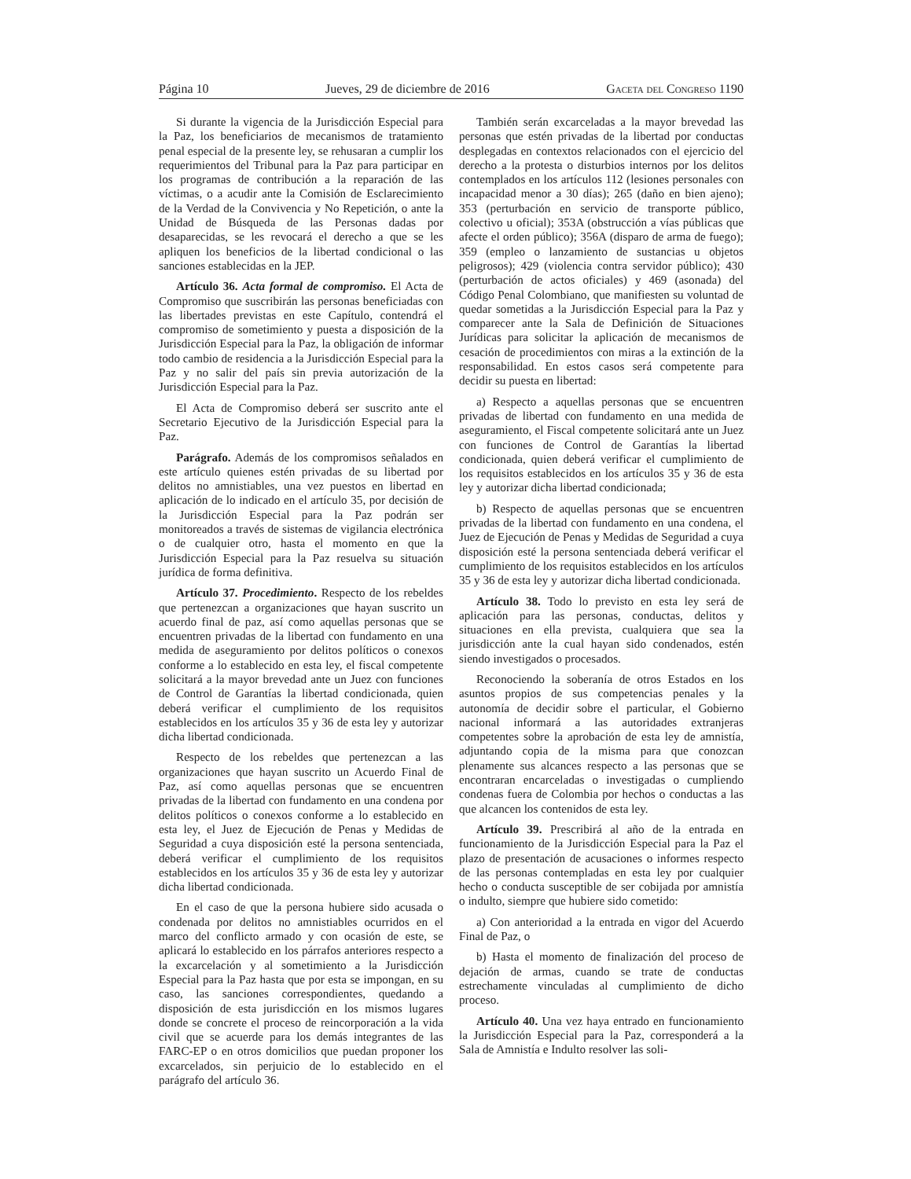Página 10 Jueves, 29 de diciembre de 2016 Gaceta del Congreso 1190
Si durante la vigencia de la Jurisdicción Especial para la Paz, los beneficiarios de mecanismos de tratamiento penal especial de la presente ley, se rehusaran a cumplir los requerimientos del Tribunal para la Paz para participar en los programas de contribución a la reparación de las víctimas, o a acudir ante la Comisión de Esclarecimiento de la Verdad de la Convivencia y No Repetición, o ante la Unidad de Búsqueda de las Personas dadas por desaparecidas, se les revocará el derecho a que se les apliquen los beneficios de la libertad condicional o las sanciones establecidas en la JEP.
Artículo 36. Acta formal de compromiso. El Acta de Compromiso que suscribirán las personas beneficiadas con las libertades previstas en este Capítulo, contendrá el compromiso de sometimiento y puesta a disposición de la Jurisdicción Especial para la Paz, la obligación de informar todo cambio de residencia a la Jurisdicción Especial para la Paz y no salir del país sin previa autorización de la Jurisdicción Especial para la Paz.
El Acta de Compromiso deberá ser suscrito ante el Secretario Ejecutivo de la Jurisdicción Especial para la Paz.
Parágrafo. Además de los compromisos señalados en este artículo quienes estén privadas de su libertad por delitos no amnistiables, una vez puestos en libertad en aplicación de lo indicado en el artículo 35, por decisión de la Jurisdicción Especial para la Paz podrán ser monitoreados a través de sistemas de vigilancia electrónica o de cualquier otro, hasta el momento en que la Jurisdicción Especial para la Paz resuelva su situación jurídica de forma definitiva.
Artículo 37. Procedimiento. Respecto de los rebeldes que pertenezcan a organizaciones que hayan suscrito un acuerdo final de paz, así como aquellas personas que se encuentren privadas de la libertad con fundamento en una medida de aseguramiento por delitos políticos o conexos conforme a lo establecido en esta ley, el fiscal competente solicitará a la mayor brevedad ante un Juez con funciones de Control de Garantías la libertad condicionada, quien deberá verificar el cumplimiento de los requisitos establecidos en los artículos 35 y 36 de esta ley y autorizar dicha libertad condicionada.
Respecto de los rebeldes que pertenezcan a las organizaciones que hayan suscrito un Acuerdo Final de Paz, así como aquellas personas que se encuentren privadas de la libertad con fundamento en una condena por delitos políticos o conexos conforme a lo establecido en esta ley, el Juez de Ejecución de Penas y Medidas de Seguridad a cuya disposición esté la persona sentenciada, deberá verificar el cumplimiento de los requisitos establecidos en los artículos 35 y 36 de esta ley y autorizar dicha libertad condicionada.
En el caso de que la persona hubiere sido acusada o condenada por delitos no amnistiables ocurridos en el marco del conflicto armado y con ocasión de este, se aplicará lo establecido en los párrafos anteriores respecto a la excarcelación y al sometimiento a la Jurisdicción Especial para la Paz hasta que por esta se impongan, en su caso, las sanciones correspondientes, quedando a disposición de esta jurisdicción en los mismos lugares donde se concrete el proceso de reincorporación a la vida civil que se acuerde para los demás integrantes de las FARC-EP o en otros domicilios que puedan proponer los excarcelados, sin perjuicio de lo establecido en el parágrafo del artículo 36.
También serán excarceladas a la mayor brevedad las personas que estén privadas de la libertad por conductas desplegadas en contextos relacionados con el ejercicio del derecho a la protesta o disturbios internos por los delitos contemplados en los artículos 112 (lesiones personales con incapacidad menor a 30 días); 265 (daño en bien ajeno); 353 (perturbación en servicio de transporte público, colectivo u oficial); 353A (obstrucción a vías públicas que afecte el orden público); 356A (disparo de arma de fuego); 359 (empleo o lanzamiento de sustancias u objetos peligrosos); 429 (violencia contra servidor público); 430 (perturbación de actos oficiales) y 469 (asonada) del Código Penal Colombiano, que manifiesten su voluntad de quedar sometidas a la Jurisdicción Especial para la Paz y comparecer ante la Sala de Definición de Situaciones Jurídicas para solicitar la aplicación de mecanismos de cesación de procedimientos con miras a la extinción de la responsabilidad. En estos casos será competente para decidir su puesta en libertad:
a) Respecto a aquellas personas que se encuentren privadas de libertad con fundamento en una medida de aseguramiento, el Fiscal competente solicitará ante un Juez con funciones de Control de Garantías la libertad condicionada, quien deberá verificar el cumplimiento de los requisitos establecidos en los artículos 35 y 36 de esta ley y autorizar dicha libertad condicionada;
b) Respecto de aquellas personas que se encuentren privadas de la libertad con fundamento en una condena, el Juez de Ejecución de Penas y Medidas de Seguridad a cuya disposición esté la persona sentenciada deberá verificar el cumplimiento de los requisitos establecidos en los artículos 35 y 36 de esta ley y autorizar dicha libertad condicionada.
Artículo 38. Todo lo previsto en esta ley será de aplicación para las personas, conductas, delitos y situaciones en ella prevista, cualquiera que sea la jurisdicción ante la cual hayan sido condenados, estén siendo investigados o procesados.
Reconociendo la soberanía de otros Estados en los asuntos propios de sus competencias penales y la autonomía de decidir sobre el particular, el Gobierno nacional informará a las autoridades extranjeras competentes sobre la aprobación de esta ley de amnistía, adjuntando copia de la misma para que conozcan plenamente sus alcances respecto a las personas que se encontraran encarceladas o investigadas o cumpliendo condenas fuera de Colombia por hechos o conductas a las que alcancen los contenidos de esta ley.
Artículo 39. Prescribirá al año de la entrada en funcionamiento de la Jurisdicción Especial para la Paz el plazo de presentación de acusaciones o informes respecto de las personas contempladas en esta ley por cualquier hecho o conducta susceptible de ser cobijada por amnistía o indulto, siempre que hubiere sido cometido:
a) Con anterioridad a la entrada en vigor del Acuerdo Final de Paz, o
b) Hasta el momento de finalización del proceso de dejación de armas, cuando se trate de conductas estrechamente vinculadas al cumplimiento de dicho proceso.
Artículo 40. Una vez haya entrado en funcionamiento la Jurisdicción Especial para la Paz, corresponderá a la Sala de Amnistía e Indulto resolver las soli-